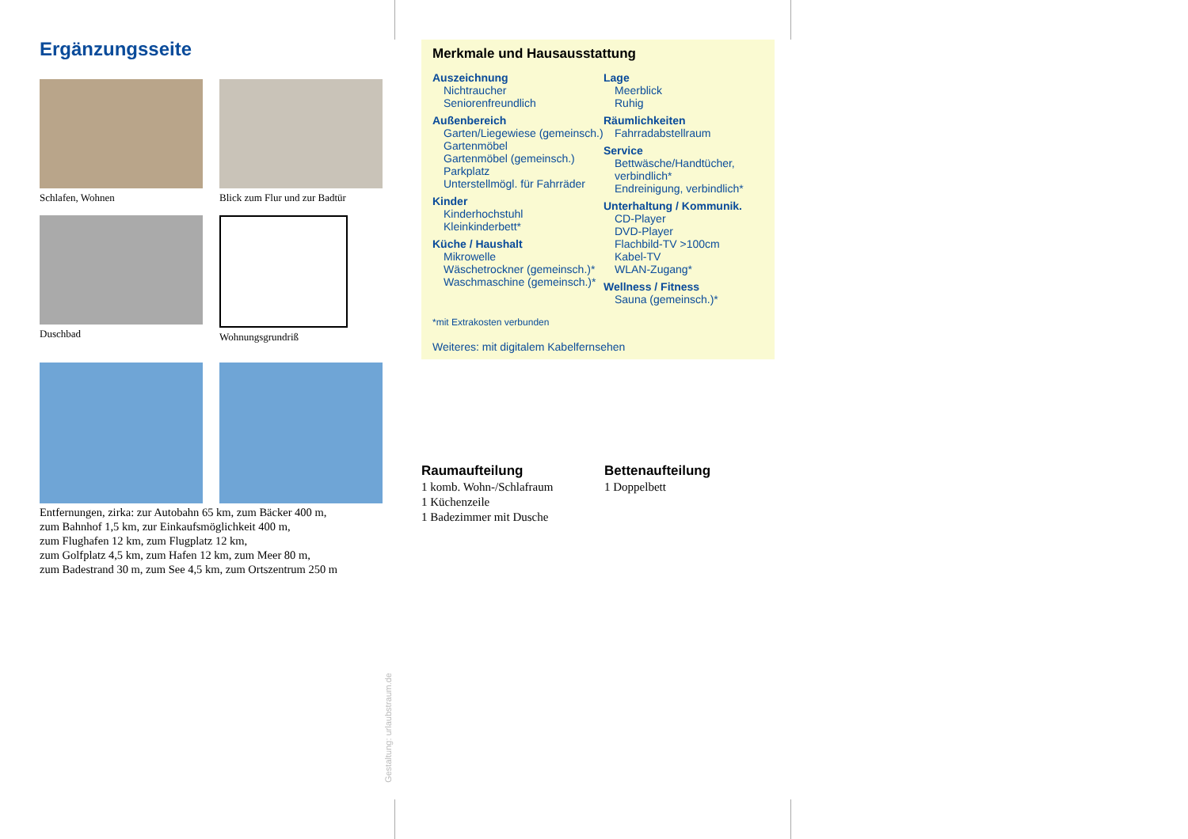Ergänzungsseite
Schlafen, Wohnen
Blick zum Flur und zur Badtür
Duschbad
Wohnungsgrundriß
Entfernungen, zirka: zur Autobahn 65 km, zum Bäcker 400 m,
zum Bahnhof 1,5 km, zur Einkaufsmöglichkeit 400 m,
zum Flughafen 12 km, zum Flugplatz 12 km,
zum Golfplatz 4,5 km, zum Hafen 12 km, zum Meer 80 m,
zum Badestrand 30 m, zum See 4,5 km, zum Ortszentrum 250 m
Merkmale und Hausausstattung
Auszeichnung
Nichtraucher
Seniorenfreundlich
Außenbereich
Garten/Liegewiese (gemeinsch.)
Gartenmöbel
Gartenmöbel (gemeinsch.)
Parkplatz
Unterstellmögl. für Fahrräder
Kinder
Kinderhochstuhl
Kleinkinderbett*
Küche / Haushalt
Mikrowelle
Wäschetrockner (gemeinsch.)*
Waschmaschine (gemeinsch.)*
Lage
Meerblick
Ruhig
Räumlichkeiten
Fahrradabstellraum
Service
Bettwäsche/Handtücher, verbindlich*
Endreinigung, verbindlich*
Unterhaltung / Kommunik.
CD-Player
DVD-Player
Flachbild-TV >100cm
Kabel-TV
WLAN-Zugang*
Wellness / Fitness
Sauna (gemeinsch.)*
*mit Extrakosten verbunden
Weiteres: mit digitalem Kabelfernsehen
Raumaufteilung
1 komb. Wohn-/Schlafraum
1 Küchenzeile
1 Badezimmer mit Dusche
Bettenaufteilung
1 Doppelbett
Gestaltung: urlaubstraum.de